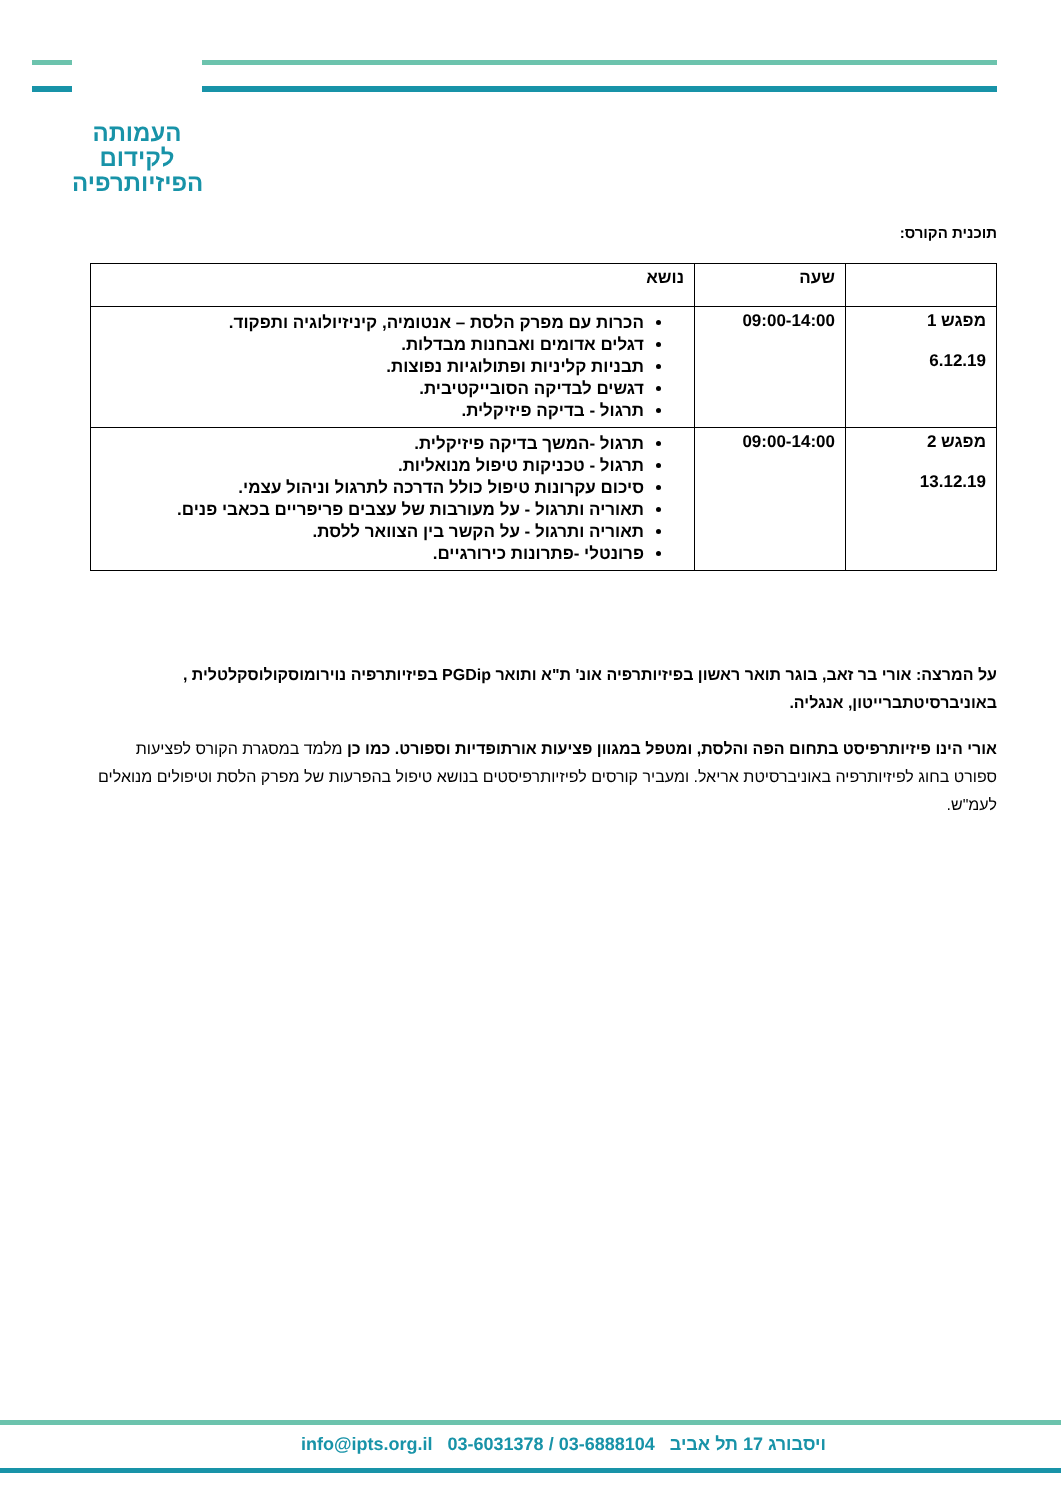העמותה
לקידום
הפיזיותרפיה
תוכנית הקורס:
| | שעה | נושא |
| --- | --- | --- |
| מפגש 1 6.12.19 | 09:00-14:00 | הכרות עם מפרק הלסת – אנטומיה, קיניזיולוגיה ותפקוד. דגלים אדומים ואבחנות מבדלות. תבניות קליניות ופתולוגיות נפוצות. דגשים לבדיקה הסובייקטיבית. תרגול - בדיקה פיזיקלית. |
| מפגש 2 13.12.19 | 09:00-14:00 | תרגול -המשך בדיקה פיזיקלית. תרגול - טכניקות טיפול מנואליות. סיכום עקרונות טיפול כולל הדרכה לתרגול וניהול עצמי. תאוריה ותרגול - על מעורבות של עצבים פריפריים בכאבי פנים. תאוריה ותרגול - על הקשר בין הצוואר ללסת. פרונטלי -פתרונות כירורגיים. |
על המרצה: אורי בר זאב, בוגר תואר ראשון בפיזיותרפיה אונ' ת"א ותואר PGDip בפיזיותרפיה נוירומוסקולוסקלטלית , באוניברסיטתברייטון, אנגליה.
אורי הינו פיזיותרפיסט בתחום הפה והלסת, ומטפל במגוון פציעות אורתופדיות וספורט. כמו כן מלמד במסגרת הקורס לפציעות ספורט בחוג לפיזיותרפיה באוניברסיטת אריאל. ומעביר קורסים לפיזיותרפיסטים בנושא טיפול בהפרעות של מפרק הלסת וטיפולים מנואלים לעמ"ש.
info@ipts.org.il 03-6031378 / 03-6888104 ויסבורג 17 תל אביב